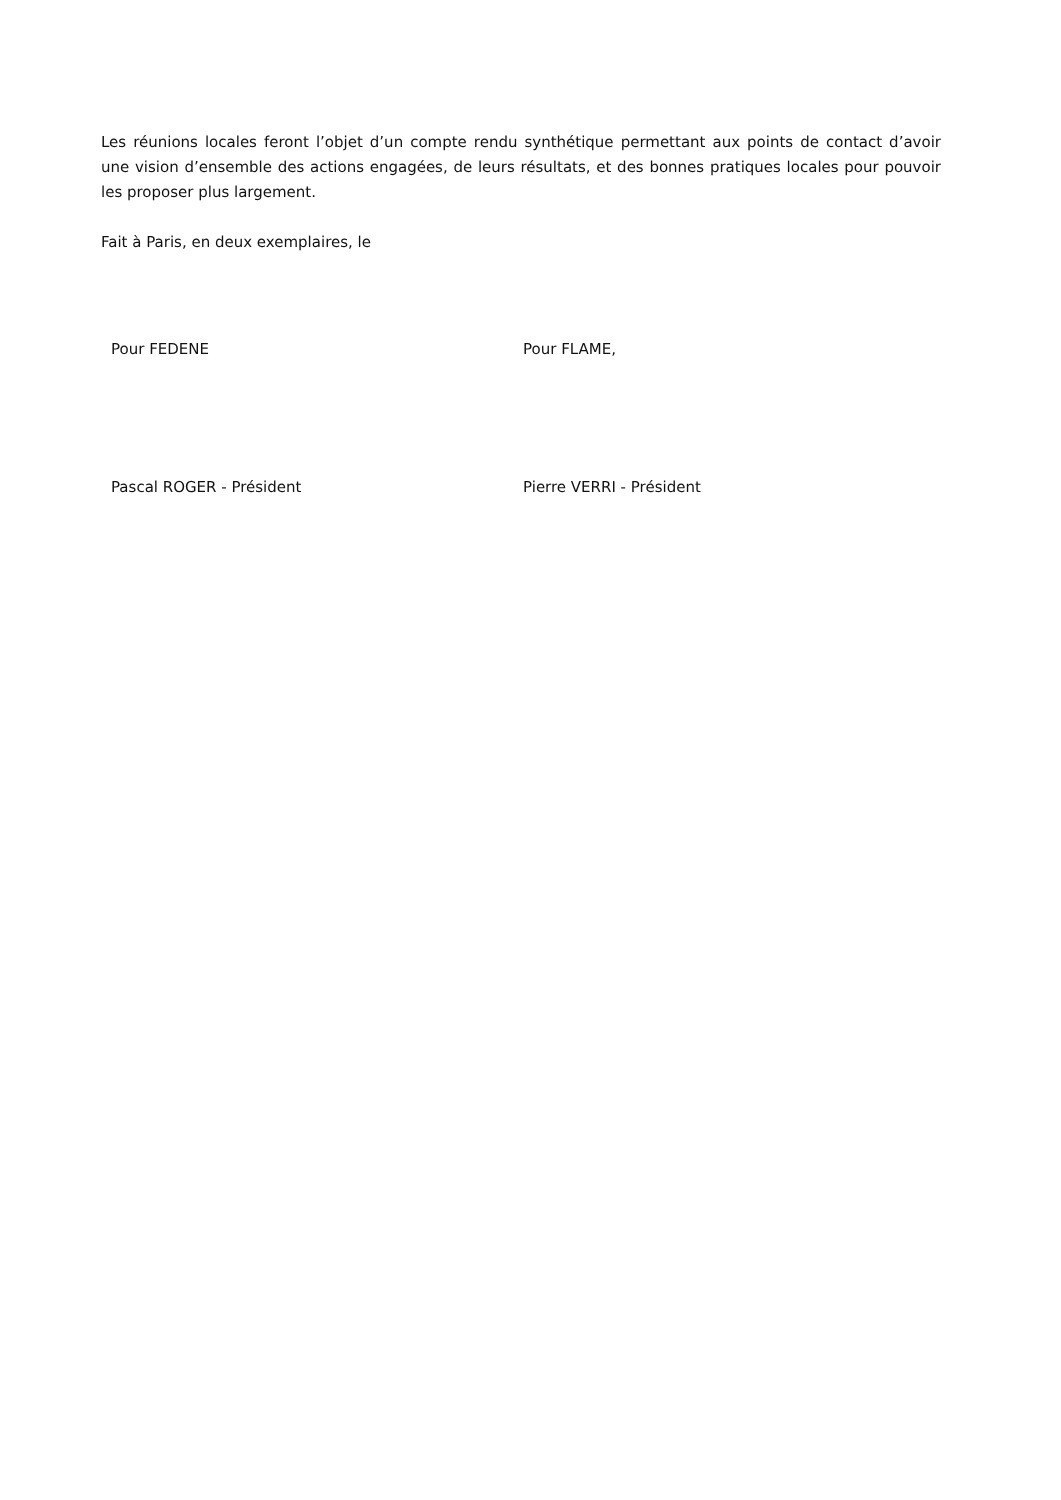Les réunions locales feront l’objet d’un compte rendu synthétique permettant aux points de contact d’avoir une vision d’ensemble des actions engagées, de leurs résultats, et des bonnes pratiques locales pour pouvoir les proposer plus largement.
Fait à Paris, en deux exemplaires, le
Pour FEDENE Pour FLAME,
Pascal ROGER - Président Pierre VERRI - Président